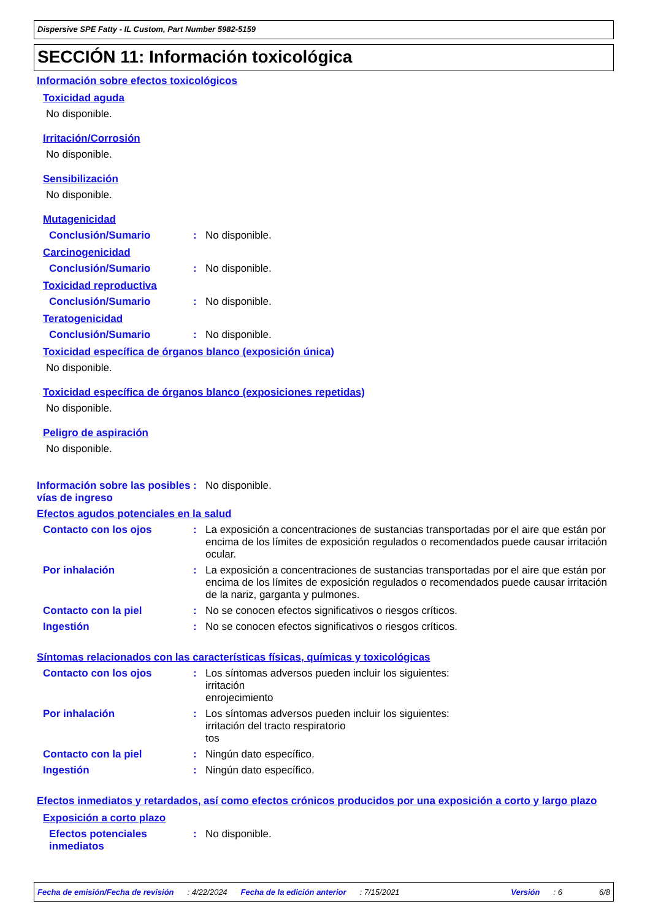Dispersive SPE Fatty - IL Custom, Part Number 5982-5159
SECCIÓN 11: Información toxicológica
Información sobre efectos toxicológicos
Toxicidad aguda
No disponible.
Irritación/Corrosión
No disponible.
Sensibilización
No disponible.
Mutagenicidad
Conclusión/Sumario : No disponible.
Carcinogenicidad
Conclusión/Sumario : No disponible.
Toxicidad reproductiva
Conclusión/Sumario : No disponible.
Teratogenicidad
Conclusión/Sumario : No disponible.
Toxicidad específica de órganos blanco (exposición única)
No disponible.
Toxicidad específica de órganos blanco (exposiciones repetidas)
No disponible.
Peligro de aspiración
No disponible.
Información sobre las posibles vías de ingreso
: No disponible.
Efectos agudos potenciales en la salud
Contacto con los ojos : La exposición a concentraciones de sustancias transportadas por el aire que están por encima de los límites de exposición regulados o recomendados puede causar irritación ocular.
Por inhalación : La exposición a concentraciones de sustancias transportadas por el aire que están por encima de los límites de exposición regulados o recomendados puede causar irritación de la nariz, garganta y pulmones.
Contacto con la piel : No se conocen efectos significativos o riesgos críticos.
Ingestión : No se conocen efectos significativos o riesgos críticos.
Síntomas relacionados con las características físicas, químicas y toxicológicas
Contacto con los ojos : Los síntomas adversos pueden incluir los siguientes:
irritación
enrojecimiento
Por inhalación : Los síntomas adversos pueden incluir los siguientes:
irritación del tracto respiratorio
tos
Contacto con la piel : Ningún dato específico.
Ingestión : Ningún dato específico.
Efectos inmediatos y retardados, así como efectos crónicos producidos por una exposición a corto y largo plazo
Exposición a corto plazo
Efectos potenciales inmediatos
: No disponible.
Fecha de emisión/Fecha de revisión: 4/22/2024 Fecha de la edición anterior: 7/15/2021 Versión: 6 6/8